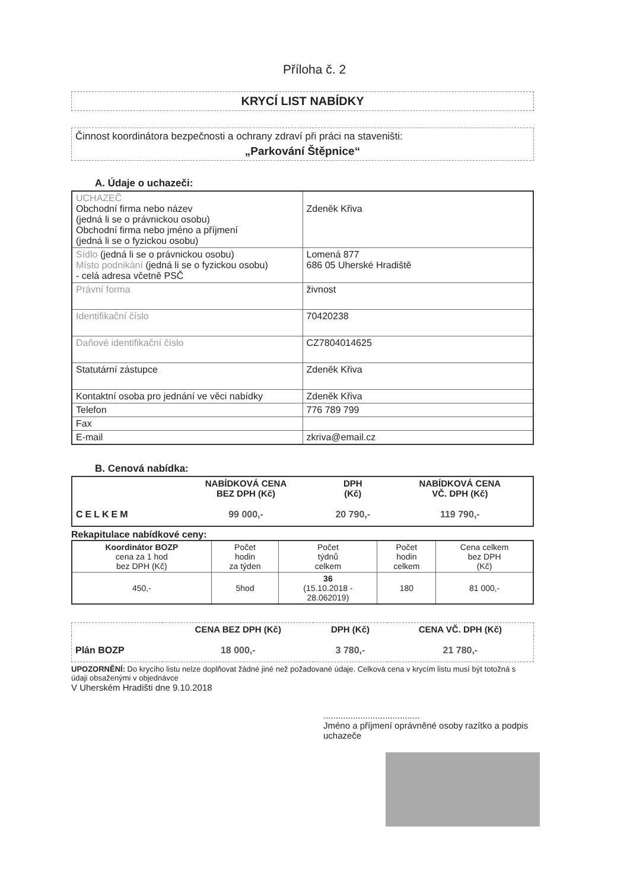Příloha č. 2
KRYCÍ LIST NABÍDKY
Činnost koordinátora bezpečnosti a ochrany zdraví při práci na staveništi:
„Parkování Štěpnice“
A. Údaje o uchazeči:
| UCHAZEČ Obchodní firma nebo název (jedná li se o právnickou osobu) Obchodní firma nebo jméno a příjmení (jedná li se o fyzickou osobu) | Zdeněk Křiva |
| Sídlo (jedná li se o právnickou osobu) Místo podnikání (jedná li se o fyzickou osobu) - celá adresa včetně PSČ | Lomená 877 686 05 Uherské Hradiště |
| Právní forma | živnost |
| Identifikační číslo | 70420238 |
| Daňové identifikační číslo | CZ7804014625 |
| Statutární zástupce | Zdeněk Křiva |
| Kontaktní osoba pro jednání ve věci nabídky | Zdeněk Křiva |
| Telefon | 776 789 799 |
| Fax | |
| E-mail | zkriva@email.cz |
B. Cenová nabídka:
| | NABÍDKOVÁ CENA BEZ DPH (Kč) | DPH (Kč) | NABÍDKOVÁ CENA VČ. DPH (Kč) |
| --- | --- | --- | --- |
| CELKEM | 99 000,- | 20 790,- | 119 790,- |
Rekapitulace nabídkové ceny:
| Koordinátor BOZP cena za 1 hod bez DPH (Kč) | Počet hodin za týden | Počet týdnů celkem | Počet hodin celkem | Cena celkem bez DPH (Kč) |
| --- | --- | --- | --- | --- |
| 450,- | 5hod | 36 (15.10.2018 - 28.062019) | 180 | 81 000,- |
| | CENA BEZ DPH (Kč) | DPH (Kč) | CENA VČ. DPH (Kč) |
| --- | --- | --- | --- |
| Plán BOZP | 18 000,- | 3 780,- | 21 780,- |
UPOZORNĚNÍ: Do krycího listu nelze doplňovat žádné jiné než požadované údaje. Celková cena v krycím listu musí být totožná s údaji obsaženými v objednávce
V Uherském Hradišti dne 9.10.2018
.......................................
Jméno a příjmení oprávněné osoby razítko a podpis uchazeče